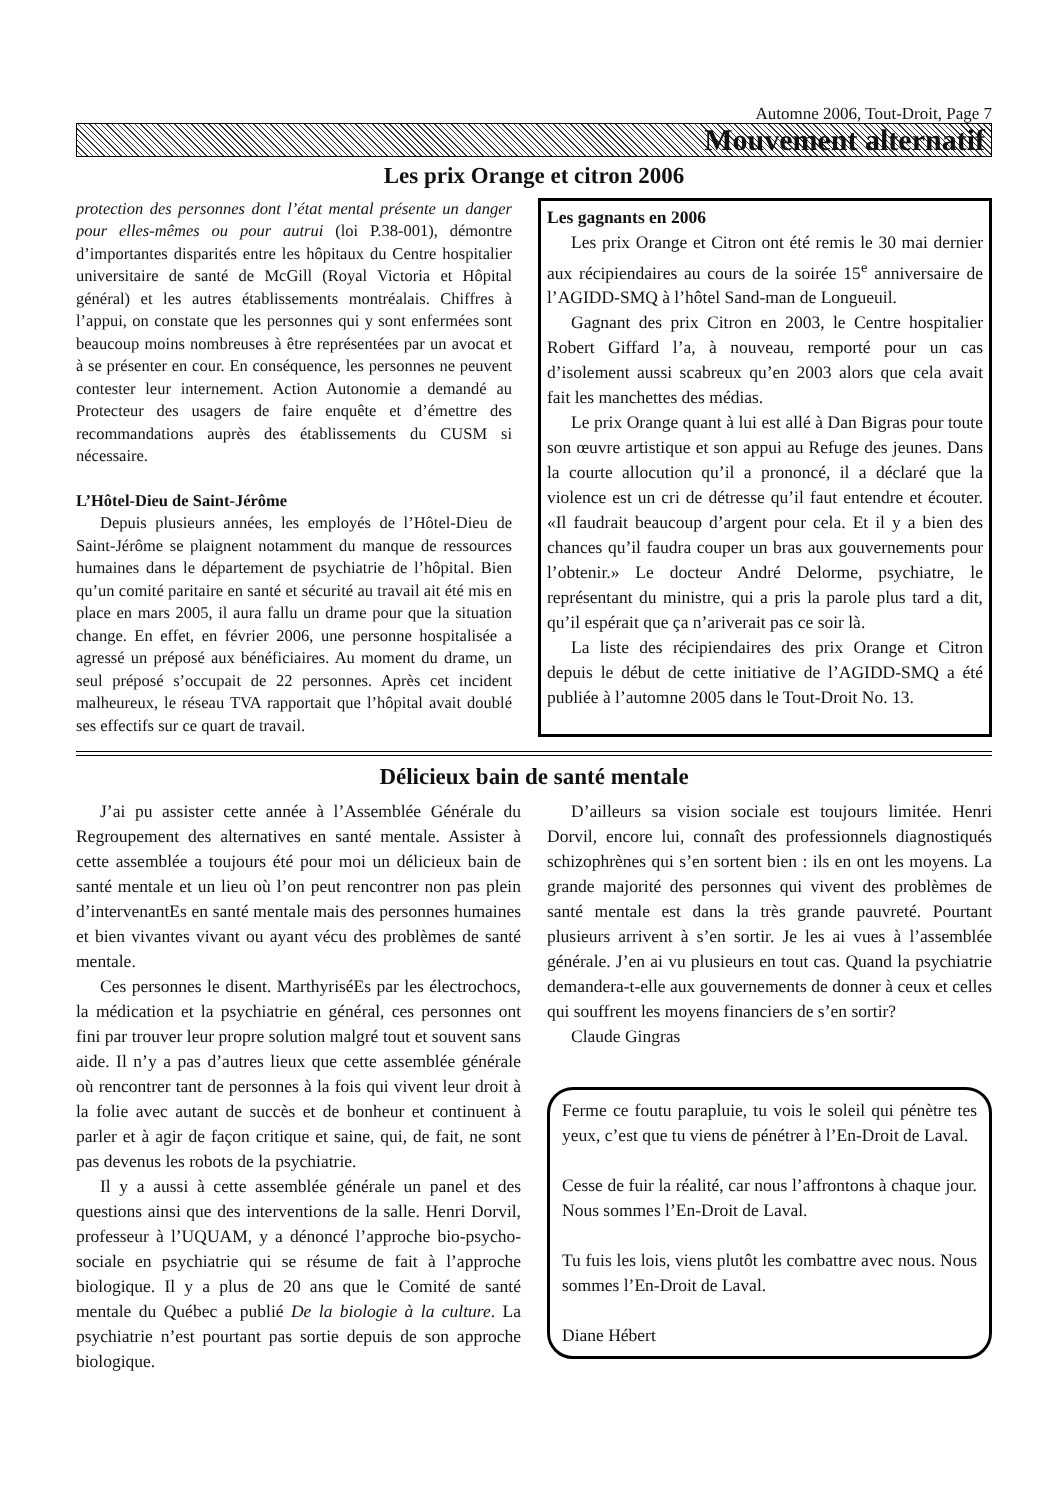Automne 2006, Tout-Droit, Page 7
Mouvement alternatif
Les prix Orange et citron 2006
protection des personnes dont l’état mental présente un danger pour elles-mêmes ou pour autrui (loi P.38-001), démontre d’importantes disparités entre les hôpitaux du Centre hospitalier universitaire de santé de McGill (Royal Victoria et Hôpital général) et les autres établissements montréalais. Chiffres à l’appui, on constate que les personnes qui y sont enfermées sont beaucoup moins nombreuses à être représentées par un avocat et à se présenter en cour. En conséquence, les personnes ne peuvent contester leur internement. Action Autonomie a demandé au Protecteur des usagers de faire enquête et d’émettre des recommandations auprès des établissements du CUSM si nécessaire.
L’Hôtel-Dieu de Saint-Jérôme
Depuis plusieurs années, les employés de l’Hôtel-Dieu de Saint-Jérôme se plaignent notamment du manque de ressources humaines dans le département de psychiatrie de l’hôpital. Bien qu’un comité paritaire en santé et sécurité au travail ait été mis en place en mars 2005, il aura fallu un drame pour que la situation change. En effet, en février 2006, une personne hospitalisée a agressé un préposé aux bénéficiaires. Au moment du drame, un seul préposé s’occupait de 22 personnes. Après cet incident malheureux, le réseau TVA rapportait que l’hôpital avait doublé ses effectifs sur ce quart de travail.
Les gagnants en 2006
Les prix Orange et Citron ont été remis le 30 mai dernier aux récipiendaires au cours de la soirée 15<sup>e</sup> anniversaire de l’AGIDD-SMQ à l’hôtel Sand-man de Longueuil.
Gagnant des prix Citron en 2003, le Centre hospitalier Robert Giffard l’a, à nouveau, remporté pour un cas d’isolement aussi scabreux qu’en 2003 alors que cela avait fait les manchettes des médias.
Le prix Orange quant à lui est allé à Dan Bigras pour toute son œuvre artistique et son appui au Refuge des jeunes. Dans la courte allocution qu’il a prononcé, il a déclaré que la violence est un cri de détresse qu’il faut entendre et écouter. «Il faudrait beaucoup d’argent pour cela. Et il y a bien des chances qu’il faudra couper un bras aux gouvernements pour l’obtenir.» Le docteur André Delorme, psychiatre, le représentant du ministre, qui a pris la parole plus tard a dit, qu’il espérait que ça n’ariverait pas ce soir là.
La liste des récipiendaires des prix Orange et Citron depuis le début de cette initiative de l’AGIDD-SMQ a été publiée à l’automne 2005 dans le Tout-Droit No. 13.
Délicieux bain de santé mentale
J’ai pu assister cette année à l’Assemblée Générale du Regroupement des alternatives en santé mentale. Assister à cette assemblée a toujours été pour moi un délicieux bain de santé mentale et un lieu où l’on peut rencontrer non pas plein d’intervenantEs en santé mentale mais des personnes humaines et bien vivantes vivant ou ayant vécu des problèmes de santé mentale.
Ces personnes le disent. MarthyriséEs par les électrochocs, la médication et la psychiatrie en général, ces personnes ont fini par trouver leur propre solution malgré tout et souvent sans aide. Il n’y a pas d’autres lieux que cette assemblée générale où rencontrer tant de personnes à la fois qui vivent leur droit à la folie avec autant de succès et de bonheur et continuent à parler et à agir de façon critique et saine, qui, de fait, ne sont pas devenus les robots de la psychiatrie.
Il y a aussi à cette assemblée générale un panel et des questions ainsi que des interventions de la salle. Henri Dorvil, professeur à l’UQUAM, y a dénoncé l’approche bio-psycho-sociale en psychiatrie qui se résume de fait à l’approche biologique. Il y a plus de 20 ans que le Comité de santé mentale du Québec a publié De la biologie à la culture. La psychiatrie n’est pourtant pas sortie depuis de son approche biologique.
D’ailleurs sa vision sociale est toujours limitée. Henri Dorvil, encore lui, connaît des professionnels diagnostiqués schizophrènes qui s’en sortent bien : ils en ont les moyens. La grande majorité des personnes qui vivent des problèmes de santé mentale est dans la très grande pauvreté. Pourtant plusieurs arrivent à s’en sortir. Je les ai vues à l’assemblée générale. J’en ai vu plusieurs en tout cas. Quand la psychiatrie demandera-t-elle aux gouvernements de donner à ceux et celles qui souffrent les moyens financiers de s’en sortir?
Claude Gingras
Ferme ce foutu parapluie, tu vois le soleil qui pénètre tes yeux, c’est que tu viens de pénétrer à l’En-Droit de Laval.
Cesse de fuir la réalité, car nous l’affrontons à chaque jour. Nous sommes l’En-Droit de Laval.
Tu fuis les lois, viens plutôt les combattre avec nous. Nous sommes l’En-Droit de Laval.
Diane Hébert